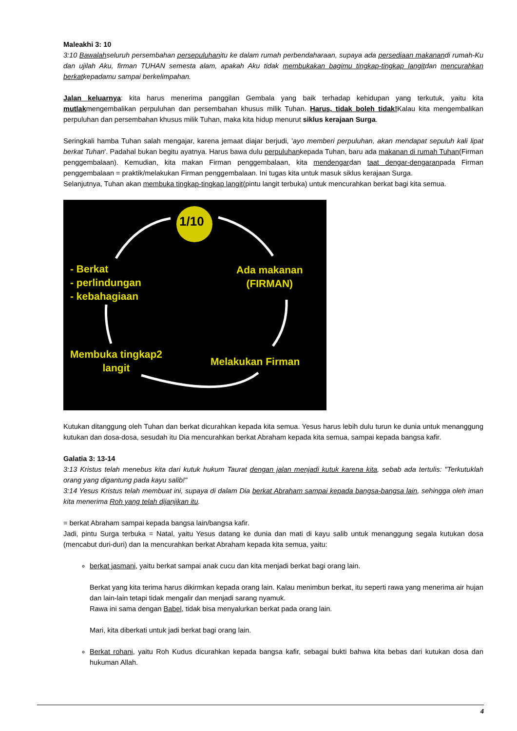Maleakhi 3: 10
3:10 Bawalahseluruh persembahan persepuluhanitu ke dalam rumah perbendaharaan, supaya ada persediaan makanandi rumah-Ku dan ujilah Aku, firman TUHAN semesta alam, apakah Aku tidak membukakan bagimu tingkap-tingkap langitdan mencurahkan berkatkepadamu sampai berkelimpahan.
Jalan keluarnya: kita harus menerima panggilan Gembala yang baik terhadap kehidupan yang terkutuk, yaitu kita mutlakmengembalikan perpuluhan dan persembahan khusus milik Tuhan. Harus, tidak boleh tidak!Kalau kita mengembalikan perpuluhan dan persembahan khusus milik Tuhan, maka kita hidup menurut siklus kerajaan Surga.
Seringkali hamba Tuhan salah mengajar, karena jemaat diajar berjudi, 'ayo memberi perpuluhan, akan mendapat sepuluh kali lipat berkat Tuhan'. Padahal bukan begitu ayatnya. Harus bawa dulu perpuluhankepada Tuhan, baru ada makanan di rumah Tuhan(Firman penggembalaan). Kemudian, kita makan Firman penggembalaan, kita mendengardan taat dengar-dengaranpada Firman penggembalaan = praktik/melakukan Firman penggembalaan. Ini tugas kita untuk masuk siklus kerajaan Surga.
Selanjutnya, Tuhan akan membuka tingkap-tingkap langit(pintu langit terbuka) untuk mencurahkan berkat bagi kita semua.
1/10
- Berkat
- perlindungan
- kebahagiaan
Ada makanan
(FIRMAN)
Membuka tingkap2
langit
Melakukan Firman
Kutukan ditanggung oleh Tuhan dan berkat dicurahkan kepada kita semua. Yesus harus lebih dulu turun ke dunia untuk menanggung kutukan dan dosa-dosa, sesudah itu Dia mencurahkan berkat Abraham kepada kita semua, sampai kepada bangsa kafir.
Galatia 3: 13-14
3:13 Kristus telah menebus kita dari kutuk hukum Taurat dengan jalan menjadi kutuk karena kita, sebab ada tertulis: "Terkutuklah orang yang digantung pada kayu salib!"
3:14 Yesus Kristus telah membuat ini, supaya di dalam Dia berkat Abraham sampai kepada bangsa-bangsa lain, sehingga oleh iman kita menerima Roh yang telah dijanjikan itu.
= berkat Abraham sampai kepada bangsa lain/bangsa kafir.
Jadi, pintu Surga terbuka = Natal, yaitu Yesus datang ke dunia dan mati di kayu salib untuk menanggung segala kutukan dosa (mencabut duri-duri) dan Ia mencurahkan berkat Abraham kepada kita semua, yaitu:
berkat jasmani, yaitu berkat sampai anak cucu dan kita menjadi berkat bagi orang lain.
Berkat yang kita terima harus dikirmkan kepada orang lain. Kalau menimbun berkat, itu seperti rawa yang menerima air hujan dan lain-lain tetapi tidak mengalir dan menjadi sarang nyamuk.
Rawa ini sama dengan Babel, tidak bisa menyalurkan berkat pada orang lain.
Mari, kita diberkati untuk jadi berkat bagi orang lain.
Berkat rohani, yaitu Roh Kudus dicurahkan kepada bangsa kafir, sebagai bukti bahwa kita bebas dari kutukan dosa dan hukuman Allah.
4